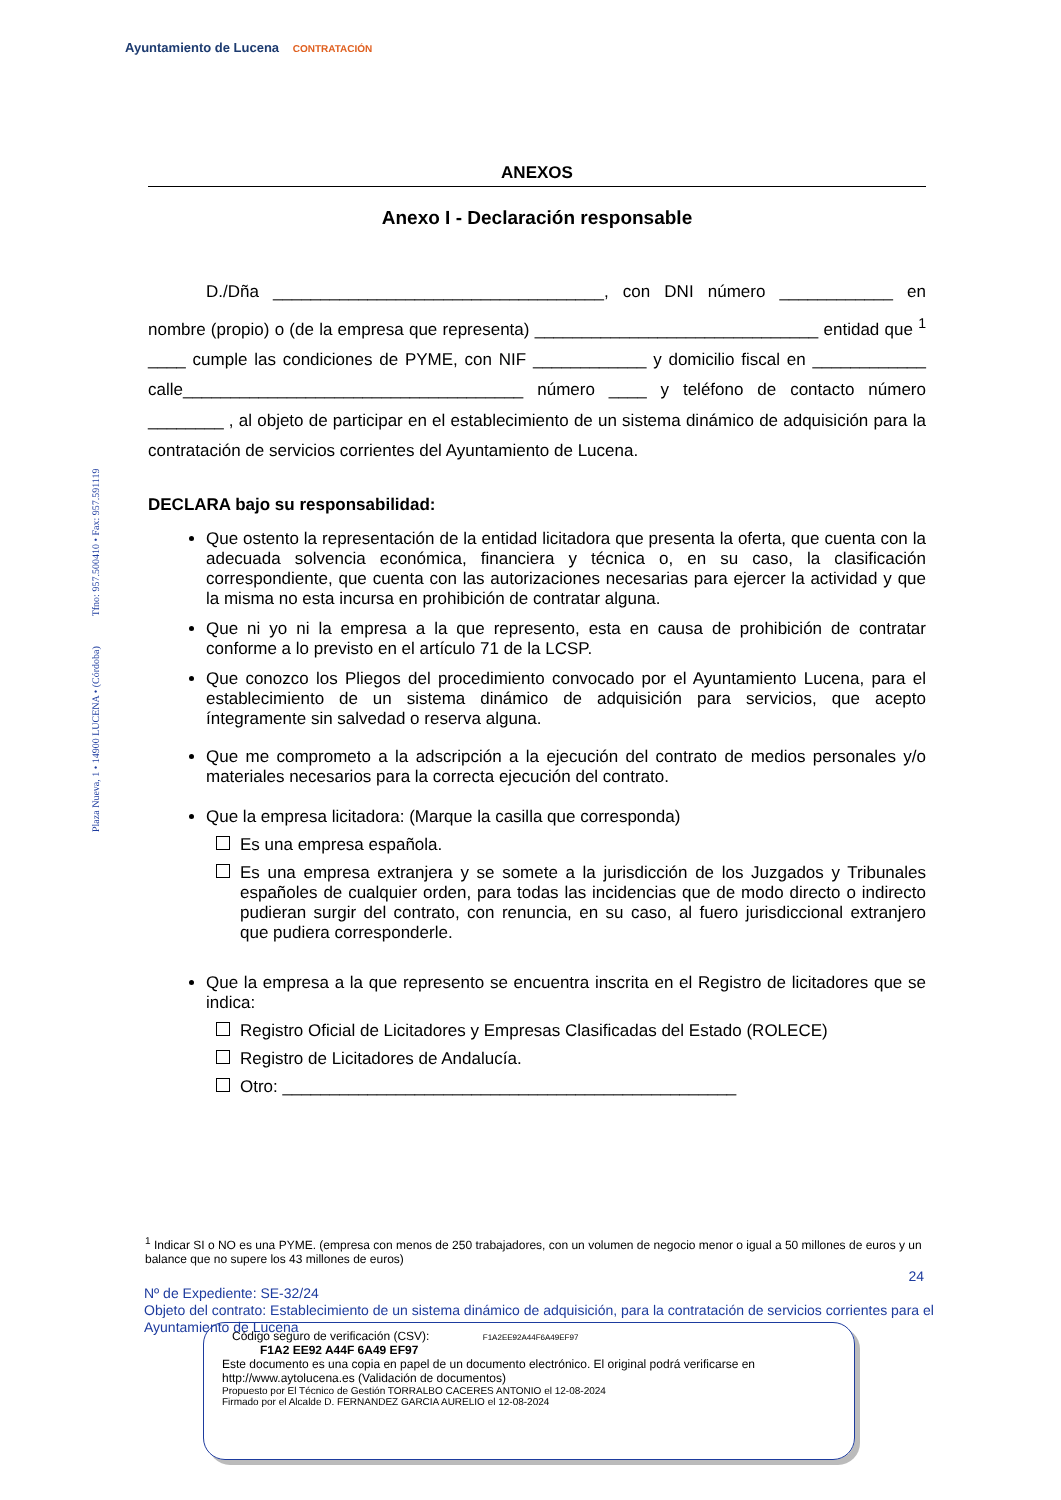Ayuntamiento de Lucena CONTRATACIÓN
Plaza Nueva, 1 • 14900 LUCENA • (Córdoba) Tfno: 957.500410 • Fax: 957.591119
ANEXOS
Anexo I - Declaración responsable
D./Dña ___________________________________, con DNI número ____________ en nombre (propio) o (de la empresa que representa) ______________________________ entidad que <sup>1</sup> ____ cumple las condiciones de PYME, con NIF ____________ y domicilio fiscal en ____________ calle____________________________________ número ____ y teléfono de contacto número ________ , al objeto de participar en el establecimiento de un sistema dinámico de adquisición para la contratación de servicios corrientes del Ayuntamiento de Lucena.
DECLARA bajo su responsabilidad:
Que ostento la representación de la entidad licitadora que presenta la oferta, que cuenta con la adecuada solvencia económica, financiera y técnica o, en su caso, la clasificación correspondiente, que cuenta con las autorizaciones necesarias para ejercer la actividad y que la misma no esta incursa en prohibición de contratar alguna.
Que ni yo ni la empresa a la que represento, esta en causa de prohibición de contratar conforme a lo previsto en el artículo 71 de la LCSP.
Que conozco los Pliegos del procedimiento convocado por el Ayuntamiento Lucena, para el establecimiento de un sistema dinámico de adquisición para servicios, que acepto íntegramente sin salvedad o reserva alguna.
Que me comprometo a la adscripción a la ejecución del contrato de medios personales y/o materiales necesarios para la correcta ejecución del contrato.
Que la empresa licitadora: (Marque la casilla que corresponda)
Es una empresa española.
Es una empresa extranjera y se somete a la jurisdicción de los Juzgados y Tribunales españoles de cualquier orden, para todas las incidencias que de modo directo o indirecto pudieran surgir del contrato, con renuncia, en su caso, al fuero jurisdiccional extranjero que pudiera corresponderle.
Que la empresa a la que represento se encuentra inscrita en el Registro de licitadores que se indica:
Registro Oficial de Licitadores y Empresas Clasificadas del Estado (ROLECE)
Registro de Licitadores de Andalucía.
Otro: ________________________________________________
<sup>1</sup> Indicar SI o NO es una PYME. (empresa con menos de 250 trabajadores, con un volumen de negocio menor o igual a 50 millones de euros y un balance que no supere los 43 millones de euros)
24
Nº de Expediente: SE-32/24
Objeto del contrato: Establecimiento de un sistema dinámico de adquisición, para la contratación de servicios corrientes para el Ayuntamiento de Lucena
Código seguro de verificación (CSV): F1A2EE92A44F6A49EF97
F1A2 EE92 A44F 6A49 EF97
Este documento es una copia en papel de un documento electrónico. El original podrá verificarse en
http://www.aytolucena.es (Validación de documentos)
Propuesto por El Técnico de Gestión TORRALBO CACERES ANTONIO el 12-08-2024
Firmado por el Alcalde D. FERNANDEZ GARCIA AURELIO el 12-08-2024